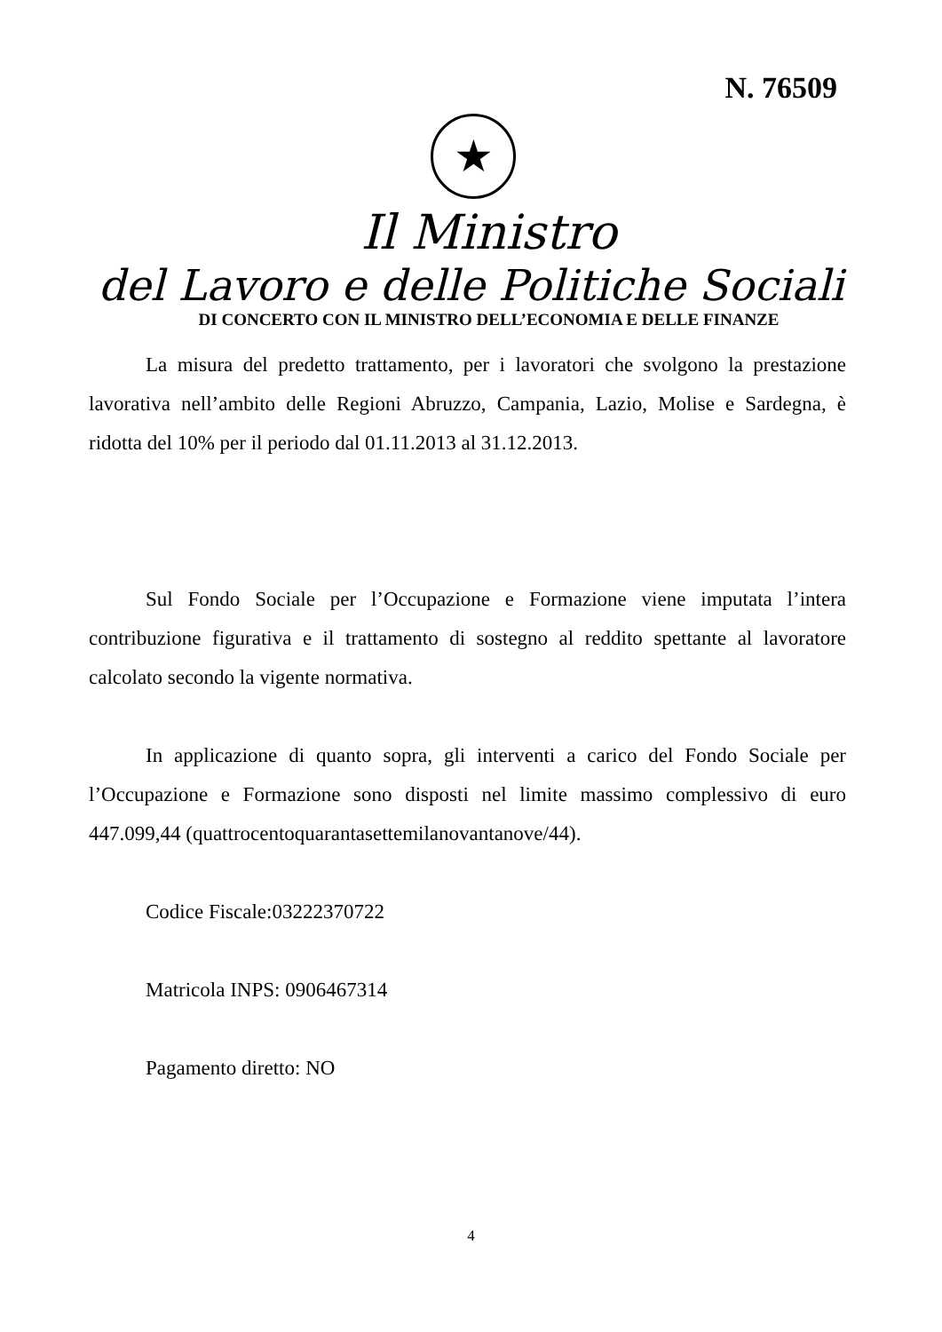N. 76509
★
Il Ministro
del Lavoro e delle Politiche Sociali
DI CONCERTO CON IL MINISTRO DELL’ECONOMIA E DELLE FINANZE
La misura del predetto trattamento, per i lavoratori che svolgono la prestazione lavorativa nell’ambito delle Regioni Abruzzo, Campania, Lazio, Molise e Sardegna, è ridotta del 10% per il periodo dal 01.11.2013 al 31.12.2013.
Sul Fondo Sociale per l’Occupazione e Formazione viene imputata l’intera contribuzione figurativa e il trattamento di sostegno al reddito spettante al lavoratore calcolato secondo la vigente normativa.
In applicazione di quanto sopra, gli interventi a carico del Fondo Sociale per l’Occupazione e Formazione sono disposti nel limite massimo complessivo di euro 447.099,44 (quattrocentoquarantasettemilanovantanove/44).
Codice Fiscale:03222370722
Matricola INPS: 0906467314
Pagamento diretto: NO
4